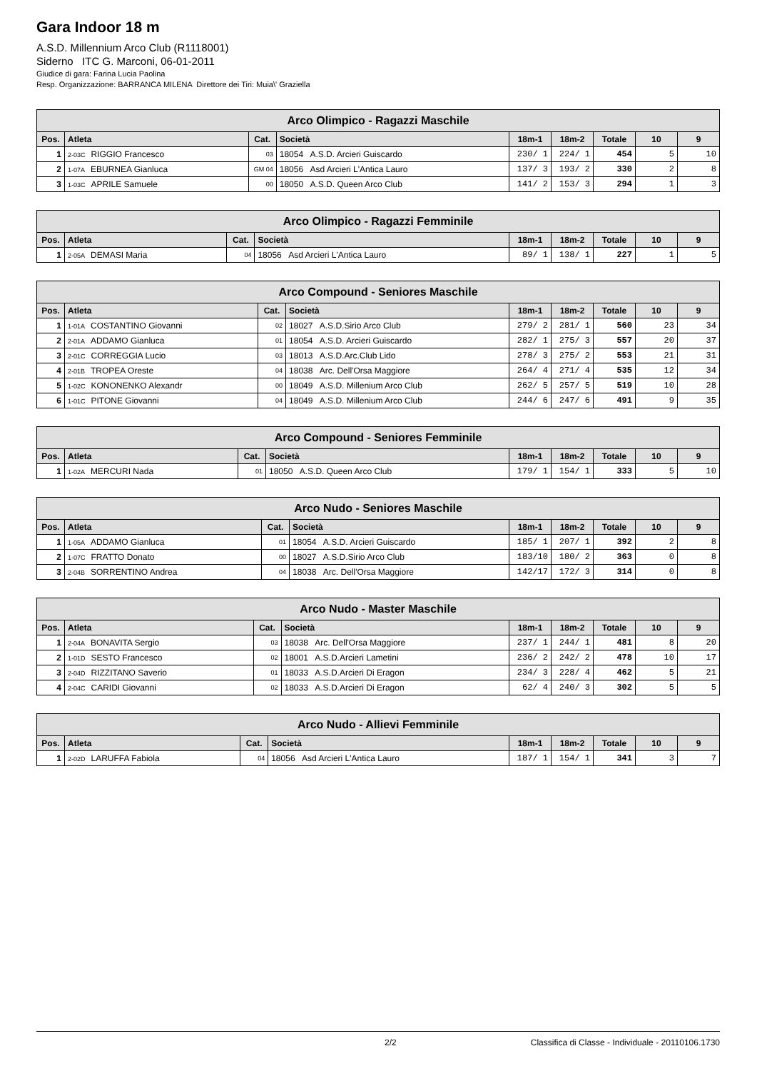Gara Indoor 18 m
A.S.D. Millennium Arco Club (R1118001)
Siderno ITC G. Marconi, 06-01-2011
Giudice di gara: Farina Lucia Paolina
Resp. Organizzazione: BARRANCA MILENA Direttore dei Tiri: Muia\' Graziella
| Arco Olimpico - Ragazzi Maschile | | | | | | | | |
| --- | --- | --- | --- | --- | --- | --- | --- | --- |
| Pos. | Atleta | Cat. | Società | 18m-1 | 18m-2 | Totale | 10 | 9 |
| 1 | 2-03C RIGGIO Francesco | 03 | 18054 A.S.D. Arcieri Guiscardo | 230/ 1 | 224/ 1 | 454 | 5 | 10 |
| 2 | 1-07A EBURNEA Gianluca | GM 04 | 18056 Asd Arcieri L'Antica Lauro | 137/ 3 | 193/ 2 | 330 | 2 | 8 |
| 3 | 1-03C APRILE Samuele | 00 | 18050 A.S.D. Queen Arco Club | 141/ 2 | 153/ 3 | 294 | 1 | 3 |
| Arco Olimpico - Ragazzi Femminile | | | | | | | | |
| --- | --- | --- | --- | --- | --- | --- | --- | --- |
| Pos. | Atleta | Cat. | Società | 18m-1 | 18m-2 | Totale | 10 | 9 |
| 1 | 2-05A DEMASI Maria | 04 | 18056 Asd Arcieri L'Antica Lauro | 89/ 1 | 138/ 1 | 227 | 1 | 5 |
| Arco Compound - Seniores Maschile | | | | | | | | |
| --- | --- | --- | --- | --- | --- | --- | --- | --- |
| Pos. | Atleta | Cat. | Società | 18m-1 | 18m-2 | Totale | 10 | 9 |
| 1 | 1-01A COSTANTINO Giovanni | 02 | 18027 A.S.D.Sirio Arco Club | 279/ 2 | 281/ 1 | 560 | 23 | 34 |
| 2 | 2-01A ADDAMO Gianluca | 01 | 18054 A.S.D. Arcieri Guiscardo | 282/ 1 | 275/ 3 | 557 | 20 | 37 |
| 3 | 2-01C CORREGGIA Lucio | 03 | 18013 A.S.D.Arc.Club Lido | 278/ 3 | 275/ 2 | 553 | 21 | 31 |
| 4 | 2-01B TROPEA Oreste | 04 | 18038 Arc. Dell'Orsa Maggiore | 264/ 4 | 271/ 4 | 535 | 12 | 34 |
| 5 | 1-02C KONONENKO Alexandr | 00 | 18049 A.S.D. Millenium Arco Club | 262/ 5 | 257/ 5 | 519 | 10 | 28 |
| 6 | 1-01C PITONE Giovanni | 04 | 18049 A.S.D. Millenium Arco Club | 244/ 6 | 247/ 6 | 491 | 9 | 35 |
| Arco Compound - Seniores Femminile | | | | | | | | |
| --- | --- | --- | --- | --- | --- | --- | --- | --- |
| Pos. | Atleta | Cat. | Società | 18m-1 | 18m-2 | Totale | 10 | 9 |
| 1 | 1-02A MERCURI Nada | 01 | 18050 A.S.D. Queen Arco Club | 179/ 1 | 154/ 1 | 333 | 5 | 10 |
| Arco Nudo - Seniores Maschile | | | | | | | | |
| --- | --- | --- | --- | --- | --- | --- | --- | --- |
| Pos. | Atleta | Cat. | Società | 18m-1 | 18m-2 | Totale | 10 | 9 |
| 1 | 1-05A ADDAMO Gianluca | 01 | 18054 A.S.D. Arcieri Guiscardo | 185/ 1 | 207/ 1 | 392 | 2 | 8 |
| 2 | 1-07C FRATTO Donato | 00 | 18027 A.S.D.Sirio Arco Club | 183/10 | 180/ 2 | 363 | 0 | 8 |
| 3 | 2-04B SORRENTINO Andrea | 04 | 18038 Arc. Dell'Orsa Maggiore | 142/17 | 172/ 3 | 314 | 0 | 8 |
| Arco Nudo - Master Maschile | | | | | | | | |
| --- | --- | --- | --- | --- | --- | --- | --- | --- |
| Pos. | Atleta | Cat. | Società | 18m-1 | 18m-2 | Totale | 10 | 9 |
| 1 | 2-04A BONAVITA Sergio | 03 | 18038 Arc. Dell'Orsa Maggiore | 237/ 1 | 244/ 1 | 481 | 8 | 20 |
| 2 | 1-01D SESTO Francesco | 02 | 18001 A.S.D.Arcieri Lametini | 236/ 2 | 242/ 2 | 478 | 10 | 17 |
| 3 | 2-04D RIZZITANO Saverio | 01 | 18033 A.S.D.Arcieri Di Eragon | 234/ 3 | 228/ 4 | 462 | 5 | 21 |
| 4 | 2-04C CARIDI Giovanni | 02 | 18033 A.S.D.Arcieri Di Eragon | 62/ 4 | 240/ 3 | 302 | 5 | 5 |
| Arco Nudo - Allievi Femminile | | | | | | | | |
| --- | --- | --- | --- | --- | --- | --- | --- | --- |
| Pos. | Atleta | Cat. | Società | 18m-1 | 18m-2 | Totale | 10 | 9 |
| 1 | 2-02D LARUFFA Fabiola | 04 | 18056 Asd Arcieri L'Antica Lauro | 187/ 1 | 154/ 1 | 341 | 3 | 7 |
2/2 Classifica di Classe - Individuale - 20110106.1730